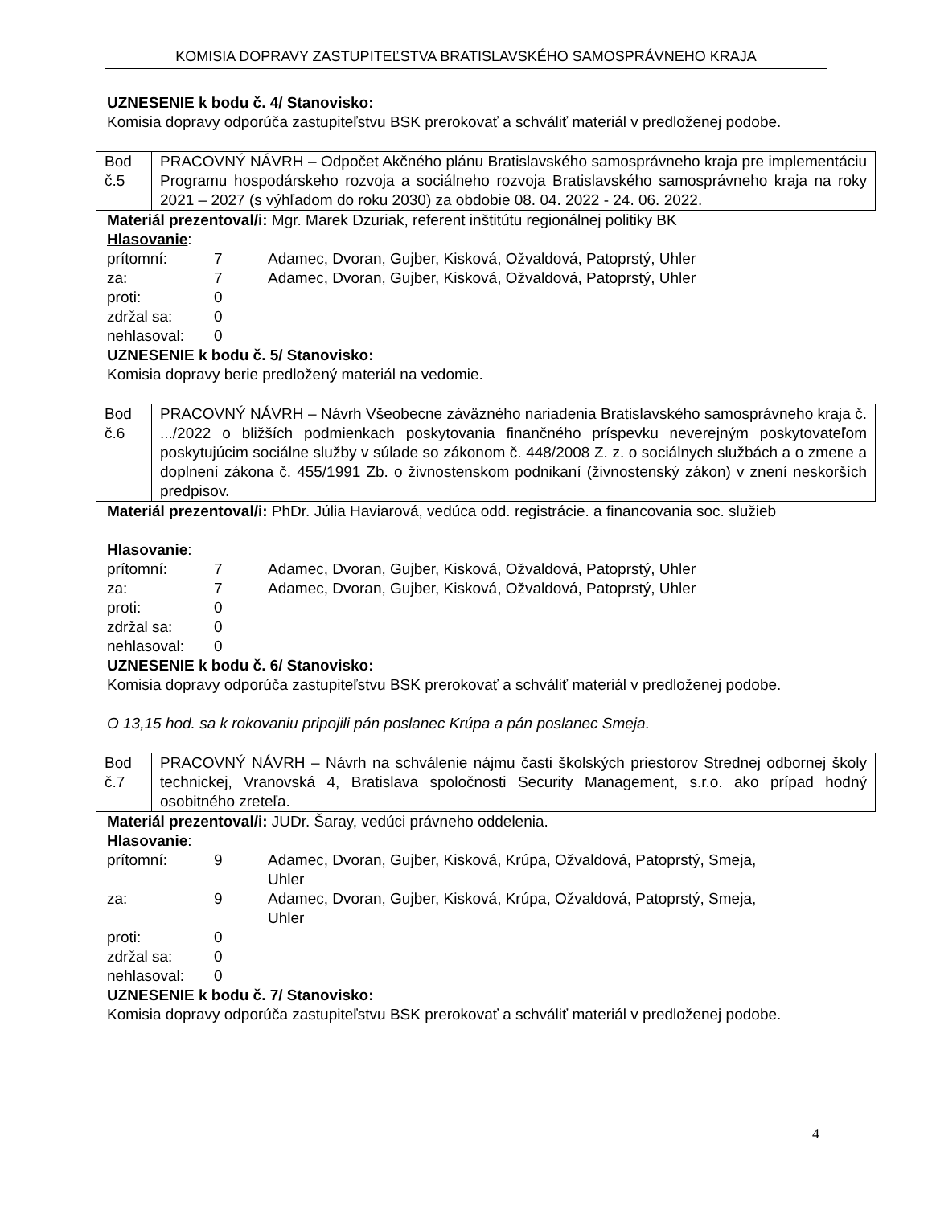KOMISIA DOPRAVY ZASTUPITEĽSTVA BRATISLAVSKÉHO SAMOSPRÁVNEHO KRAJA
UZNESENIE k bodu č. 4/ Stanovisko:
Komisia dopravy odporúča zastupiteľstvu BSK prerokovať a schváliť materiál v predloženej podobe.
| Bod č.5 | PRACOVNÝ NÁVRH – Odpočet Akčného plánu Bratislavského samosprávneho kraja pre implementáciu Programu hospodárskeho rozvoja a sociálneho rozvoja Bratislavského samosprávneho kraja na roky 2021 – 2027 (s výhľadom do roku 2030) za obdobie 08. 04. 2022 - 24. 06. 2022. |
Materiál prezentoval/i: Mgr. Marek Dzuriak, referent inštitútu regionálnej politiky BK
Hlasovanie:
| prítomní: | 7 | Adamec, Dvoran, Gujber, Kisková, Ožvaldová, Patoprstý, Uhler |
| za: | 7 | Adamec, Dvoran, Gujber, Kisková, Ožvaldová, Patoprstý, Uhler |
| proti: | 0 | |
| zdržal sa: | 0 | |
| nehlasoval: | 0 | |
UZNESENIE k bodu č. 5/ Stanovisko:
Komisia dopravy berie predložený materiál na vedomie.
| Bod č.6 | PRACOVNÝ NÁVRH – Návrh Všeobecne záväzného nariadenia Bratislavského samosprávneho kraja č. .../2022 o bližších podmienkach poskytovania finančného príspevku neverejným poskytovateľom poskytujúcim sociálne služby v súlade so zákonom č. 448/2008 Z. z. o sociálnych službách a o zmene a doplnení zákona č. 455/1991 Zb. o živnostenskom podnikaní (živnostenský zákon) v znení neskorších predpisov. |
Materiál prezentoval/i: PhDr. Júlia Haviarová, vedúca odd. registrácie. a financovania soc. služieb
Hlasovanie:
| prítomní: | 7 | Adamec, Dvoran, Gujber, Kisková, Ožvaldová, Patoprstý, Uhler |
| za: | 7 | Adamec, Dvoran, Gujber, Kisková, Ožvaldová, Patoprstý, Uhler |
| proti: | 0 | |
| zdržal sa: | 0 | |
| nehlasoval: | 0 | |
UZNESENIE k bodu č. 6/ Stanovisko:
Komisia dopravy odporúča zastupiteľstvu BSK prerokovať a schváliť materiál v predloženej podobe.
O 13,15 hod. sa k rokovaniu pripojili pán poslanec Krúpa a pán poslanec Smeja.
| Bod č.7 | PRACOVNÝ NÁVRH – Návrh na schválenie nájmu časti školských priestorov Strednej odbornej školy technickej, Vranovská 4, Bratislava spoločnosti Security Management, s.r.o. ako prípad hodný osobitného zreteľa. |
Materiál prezentoval/i: JUDr. Šaray, vedúci právneho oddelenia.
Hlasovanie:
| prítomní: | 9 | Adamec, Dvoran, Gujber, Kisková, Krúpa, Ožvaldová, Patoprstý, Smeja, Uhler |
| za: | 9 | Adamec, Dvoran, Gujber, Kisková, Krúpa, Ožvaldová, Patoprstý, Smeja, Uhler |
| proti: | 0 | |
| zdržal sa: | 0 | |
| nehlasoval: | 0 | |
UZNESENIE k bodu č. 7/ Stanovisko:
Komisia dopravy odporúča zastupiteľstvu BSK prerokovať a schváliť materiál v predloženej podobe.
4